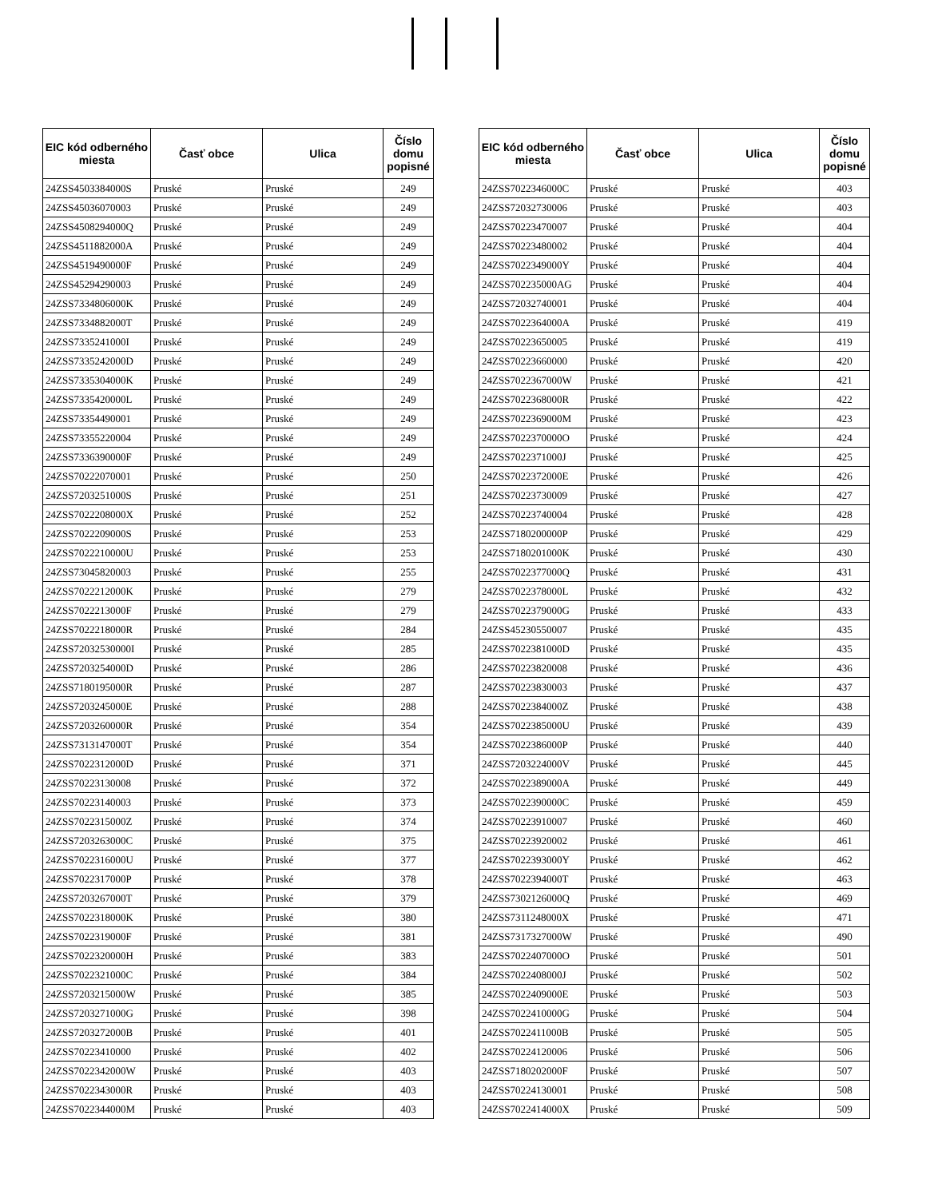| EIC kód odberného miesta | Časť obce | Ulica | Číslo domu popisné |
| --- | --- | --- | --- |
| 24ZSS4503384000S | Pruské | Pruské | 249 |
| 24ZSS45036070003 | Pruské | Pruské | 249 |
| 24ZSS4508294000Q | Pruské | Pruské | 249 |
| 24ZSS4511882000A | Pruské | Pruské | 249 |
| 24ZSS4519490000F | Pruské | Pruské | 249 |
| 24ZSS45294290003 | Pruské | Pruské | 249 |
| 24ZSS7334806000K | Pruské | Pruské | 249 |
| 24ZSS7334882000T | Pruské | Pruské | 249 |
| 24ZSS7335241000I | Pruské | Pruské | 249 |
| 24ZSS7335242000D | Pruské | Pruské | 249 |
| 24ZSS7335304000K | Pruské | Pruské | 249 |
| 24ZSS7335420000L | Pruské | Pruské | 249 |
| 24ZSS73354490001 | Pruské | Pruské | 249 |
| 24ZSS73355220004 | Pruské | Pruské | 249 |
| 24ZSS7336390000F | Pruské | Pruské | 249 |
| 24ZSS70222070001 | Pruské | Pruské | 250 |
| 24ZSS7203251000S | Pruské | Pruské | 251 |
| 24ZSS7022208000X | Pruské | Pruské | 252 |
| 24ZSS7022209000S | Pruské | Pruské | 253 |
| 24ZSS7022210000U | Pruské | Pruské | 253 |
| 24ZSS73045820003 | Pruské | Pruské | 255 |
| 24ZSS7022212000K | Pruské | Pruské | 279 |
| 24ZSS7022213000F | Pruské | Pruské | 279 |
| 24ZSS7022218000R | Pruské | Pruské | 284 |
| 24ZSS72032530000I | Pruské | Pruské | 285 |
| 24ZSS7203254000D | Pruské | Pruské | 286 |
| 24ZSS7180195000R | Pruské | Pruské | 287 |
| 24ZSS7203245000E | Pruské | Pruské | 288 |
| 24ZSS7203260000R | Pruské | Pruské | 354 |
| 24ZSS7313147000T | Pruské | Pruské | 354 |
| 24ZSS7022312000D | Pruské | Pruské | 371 |
| 24ZSS70223130008 | Pruské | Pruské | 372 |
| 24ZSS70223140003 | Pruské | Pruské | 373 |
| 24ZSS7022315000Z | Pruské | Pruské | 374 |
| 24ZSS7203263000C | Pruské | Pruské | 375 |
| 24ZSS7022316000U | Pruské | Pruské | 377 |
| 24ZSS7022317000P | Pruské | Pruské | 378 |
| 24ZSS7203267000T | Pruské | Pruské | 379 |
| 24ZSS7022318000K | Pruské | Pruské | 380 |
| 24ZSS7022319000F | Pruské | Pruské | 381 |
| 24ZSS7022320000H | Pruské | Pruské | 383 |
| 24ZSS7022321000C | Pruské | Pruské | 384 |
| 24ZSS7203215000W | Pruské | Pruské | 385 |
| 24ZSS7203271000G | Pruské | Pruské | 398 |
| 24ZSS7203272000B | Pruské | Pruské | 401 |
| 24ZSS70223410000 | Pruské | Pruské | 402 |
| 24ZSS7022342000W | Pruské | Pruské | 403 |
| 24ZSS7022343000R | Pruské | Pruské | 403 |
| 24ZSS7022344000M | Pruské | Pruské | 403 |
| EIC kód odberného miesta | Časť obce | Ulica | Číslo domu popisné |
| --- | --- | --- | --- |
| 24ZSS7022346000C | Pruské | Pruské | 403 |
| 24ZSS72032730006 | Pruské | Pruské | 403 |
| 24ZSS70223470007 | Pruské | Pruské | 404 |
| 24ZSS70223480002 | Pruské | Pruské | 404 |
| 24ZSS7022349000Y | Pruské | Pruské | 404 |
| 24ZSS702235000AG | Pruské | Pruské | 404 |
| 24ZSS72032740001 | Pruské | Pruské | 404 |
| 24ZSS7022364000A | Pruské | Pruské | 419 |
| 24ZSS70223650005 | Pruské | Pruské | 419 |
| 24ZSS70223660000 | Pruské | Pruské | 420 |
| 24ZSS7022367000W | Pruské | Pruské | 421 |
| 24ZSS7022368000R | Pruské | Pruské | 422 |
| 24ZSS7022369000M | Pruské | Pruské | 423 |
| 24ZSS7022370000O | Pruské | Pruské | 424 |
| 24ZSS7022371000J | Pruské | Pruské | 425 |
| 24ZSS7022372000E | Pruské | Pruské | 426 |
| 24ZSS70223730009 | Pruské | Pruské | 427 |
| 24ZSS70223740004 | Pruské | Pruské | 428 |
| 24ZSS7180200000P | Pruské | Pruské | 429 |
| 24ZSS7180201000K | Pruské | Pruské | 430 |
| 24ZSS7022377000Q | Pruské | Pruské | 431 |
| 24ZSS7022378000L | Pruské | Pruské | 432 |
| 24ZSS7022379000G | Pruské | Pruské | 433 |
| 24ZSS45230550007 | Pruské | Pruské | 435 |
| 24ZSS7022381000D | Pruské | Pruské | 435 |
| 24ZSS70223820008 | Pruské | Pruské | 436 |
| 24ZSS70223830003 | Pruské | Pruské | 437 |
| 24ZSS7022384000Z | Pruské | Pruské | 438 |
| 24ZSS7022385000U | Pruské | Pruské | 439 |
| 24ZSS7022386000P | Pruské | Pruské | 440 |
| 24ZSS7203224000V | Pruské | Pruské | 445 |
| 24ZSS7022389000A | Pruské | Pruské | 449 |
| 24ZSS7022390000C | Pruské | Pruské | 459 |
| 24ZSS70223910007 | Pruské | Pruské | 460 |
| 24ZSS70223920002 | Pruské | Pruské | 461 |
| 24ZSS7022393000Y | Pruské | Pruské | 462 |
| 24ZSS7022394000T | Pruské | Pruské | 463 |
| 24ZSS7302126000Q | Pruské | Pruské | 469 |
| 24ZSS7311248000X | Pruské | Pruské | 471 |
| 24ZSS7317327000W | Pruské | Pruské | 490 |
| 24ZSS7022407000O | Pruské | Pruské | 501 |
| 24ZSS7022408000J | Pruské | Pruské | 502 |
| 24ZSS7022409000E | Pruské | Pruské | 503 |
| 24ZSS7022410000G | Pruské | Pruské | 504 |
| 24ZSS7022411000B | Pruské | Pruské | 505 |
| 24ZSS70224120006 | Pruské | Pruské | 506 |
| 24ZSS7180202000F | Pruské | Pruské | 507 |
| 24ZSS70224130001 | Pruské | Pruské | 508 |
| 24ZSS7022414000X | Pruské | Pruské | 509 |